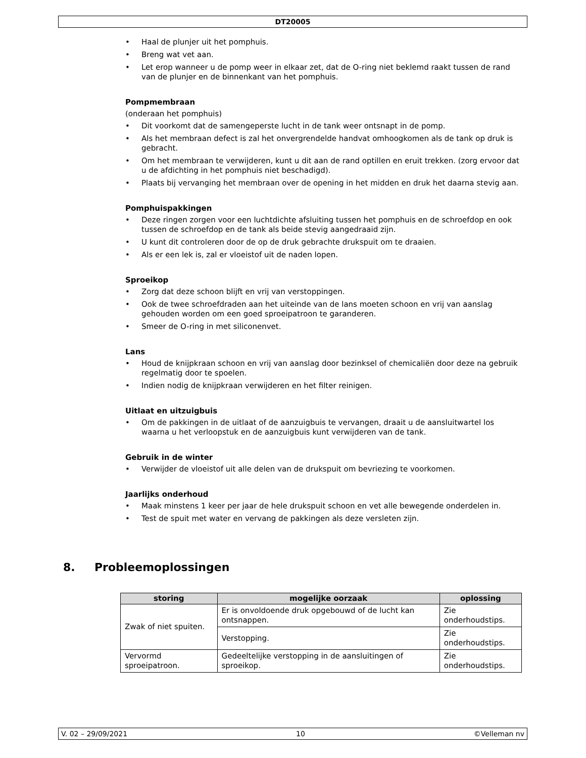DT20005
• Haal de plunjer uit het pomphuis.
• Breng wat vet aan.
• Let erop wanneer u de pomp weer in elkaar zet, dat de O-ring niet beklemd raakt tussen de rand van de plunjer en de binnenkant van het pomphuis.
Pompmembraan
(onderaan het pomphuis)
• Dit voorkomt dat de samengeperste lucht in de tank weer ontsnapt in de pomp.
• Als het membraan defect is zal het onvergrendelde handvat omhoogkomen als de tank op druk is gebracht.
• Om het membraan te verwijderen, kunt u dit aan de rand optillen en eruit trekken. (zorg ervoor dat u de afdichting in het pomphuis niet beschadigd).
• Plaats bij vervanging het membraan over de opening in het midden en druk het daarna stevig aan.
Pomphuispakkingen
• Deze ringen zorgen voor een luchtdichte afsluiting tussen het pomphuis en de schroefdop en ook tussen de schroefdop en de tank als beide stevig aangedraaid zijn.
• U kunt dit controleren door de op de druk gebrachte drukspuit om te draaien.
• Als er een lek is, zal er vloeistof uit de naden lopen.
Sproeikop
• Zorg dat deze schoon blijft en vrij van verstoppingen.
• Ook de twee schroefdraden aan het uiteinde van de lans moeten schoon en vrij van aanslag gehouden worden om een goed sproeipatroon te garanderen.
• Smeer de O-ring in met siliconenvet.
Lans
• Houd de knijpkraan schoon en vrij van aanslag door bezinksel of chemicaliën door deze na gebruik regelmatig door te spoelen.
• Indien nodig de knijpkraan verwijderen en het filter reinigen.
Uitlaat en uitzuigbuis
• Om de pakkingen in de uitlaat of de aanzuigbuis te vervangen, draait u de aansluitwartel los waarna u het verloopstuk en de aanzuigbuis kunt verwijderen van de tank.
Gebruik in de winter
• Verwijder de vloeistof uit alle delen van de drukspuit om bevriezing te voorkomen.
Jaarlijks onderhoud
• Maak minstens 1 keer per jaar de hele drukspuit schoon en vet alle bewegende onderdelen in.
• Test de spuit met water en vervang de pakkingen als deze versleten zijn.
8. Probleemoplossingen
| storing | mogelijke oorzaak | oplossing |
| --- | --- | --- |
| Zwak of niet spuiten. | Er is onvoldoende druk opgebouwd of de lucht kan ontsnappen. | Zie onderhoudstips. |
| | Verstopping. | Zie onderhoudstips. |
| Vervormd sproeipatroon. | Gedeeltelijke verstopping in de aansluitingen of sproeikop. | Zie onderhoudstips. |
V. 02 – 29/09/2021 10 ©Velleman nv